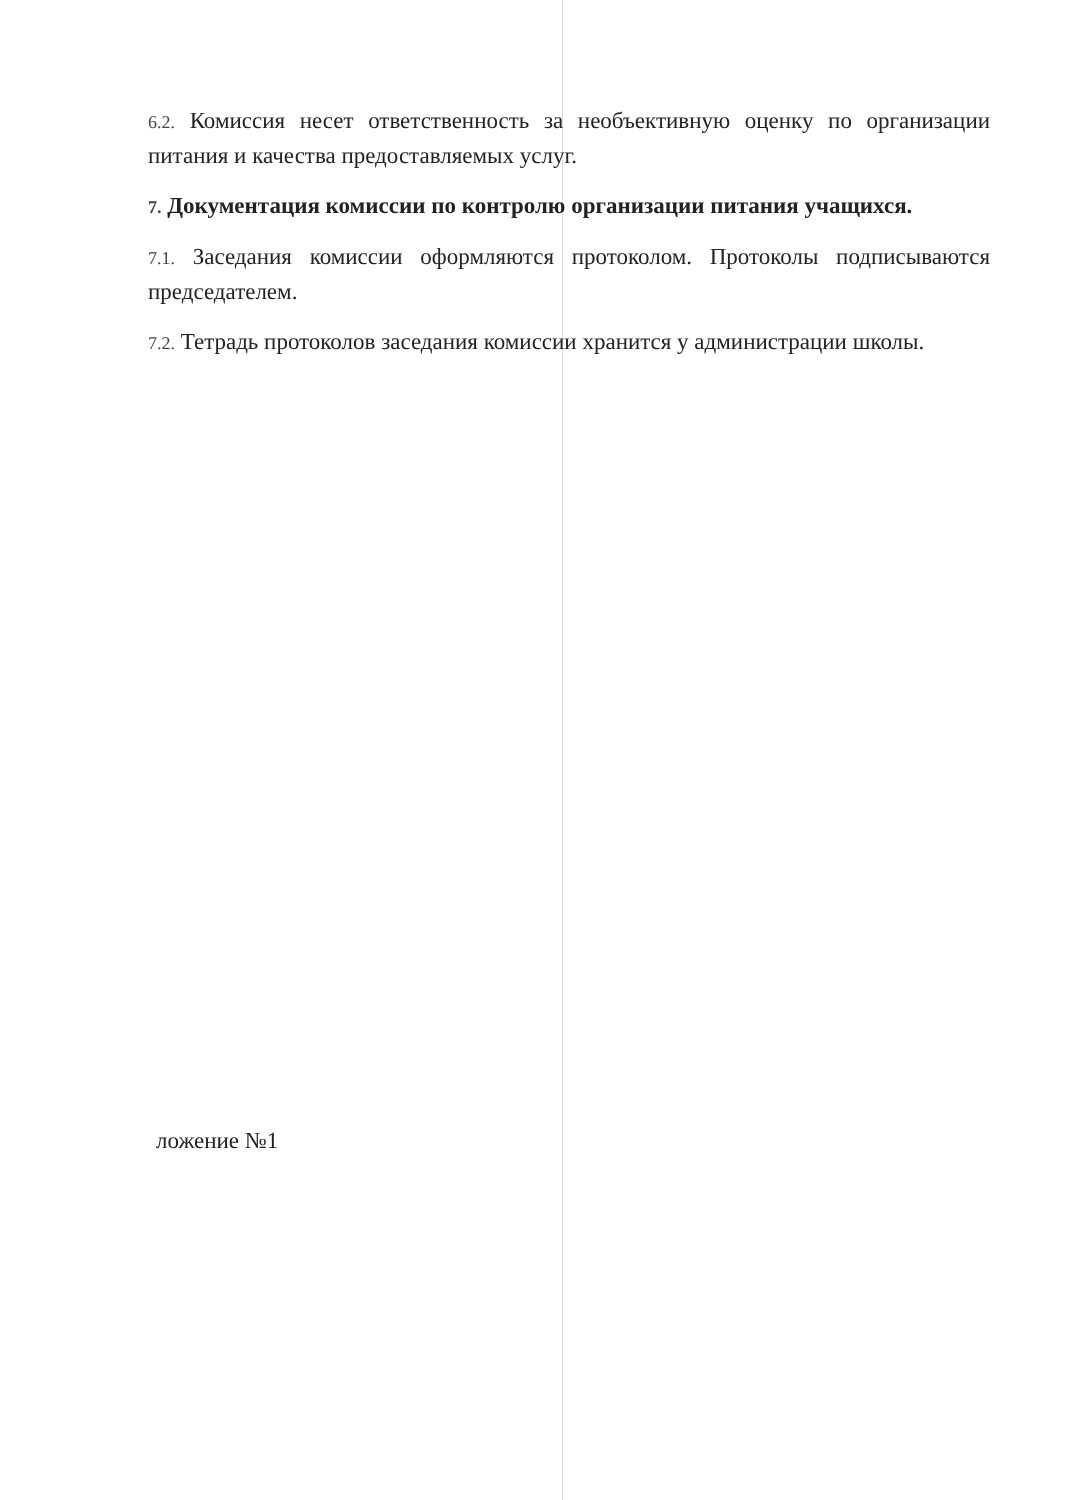6.2. Комиссия несет ответственность за необъективную оценку по организации питания и качества предоставляемых услуг.
7. Документация комиссии по контролю организации питания учащихся.
7.1. Заседания комиссии оформляются протоколом. Протоколы подписываются председателем.
7.2. Тетрадь протоколов заседания комиссии хранится у администрации школы.
ложение №1